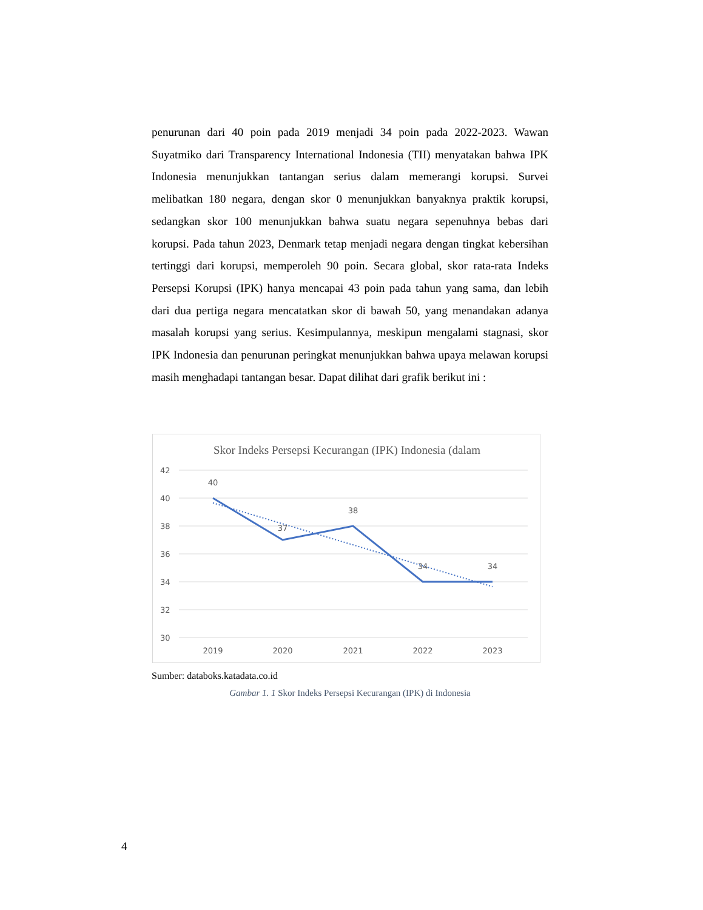penurunan dari 40 poin pada 2019 menjadi 34 poin pada 2022-2023. Wawan Suyatmiko dari Transparency International Indonesia (TII) menyatakan bahwa IPK Indonesia menunjukkan tantangan serius dalam memerangi korupsi. Survei melibatkan 180 negara, dengan skor 0 menunjukkan banyaknya praktik korupsi, sedangkan skor 100 menunjukkan bahwa suatu negara sepenuhnya bebas dari korupsi. Pada tahun 2023, Denmark tetap menjadi negara dengan tingkat kebersihan tertinggi dari korupsi, memperoleh 90 poin. Secara global, skor rata-rata Indeks Persepsi Korupsi (IPK) hanya mencapai 43 poin pada tahun yang sama, dan lebih dari dua pertiga negara mencatatkan skor di bawah 50, yang menandakan adanya masalah korupsi yang serius. Kesimpulannya, meskipun mengalami stagnasi, skor IPK Indonesia dan penurunan peringkat menunjukkan bahwa upaya melawan korupsi masih menghadapi tantangan besar. Dapat dilihat dari grafik berikut ini :
Skor Indeks Persepsi Kecurangan (IPK) Indonesia (dalam
42
40
38
36
34
32
30
40
37
38
34
34
2019
2020
2021
2022
2023
Sumber: databoks.katadata.co.id
Gambar 1. 1 Skor Indeks Persepsi Kecurangan (IPK) di Indonesia
4